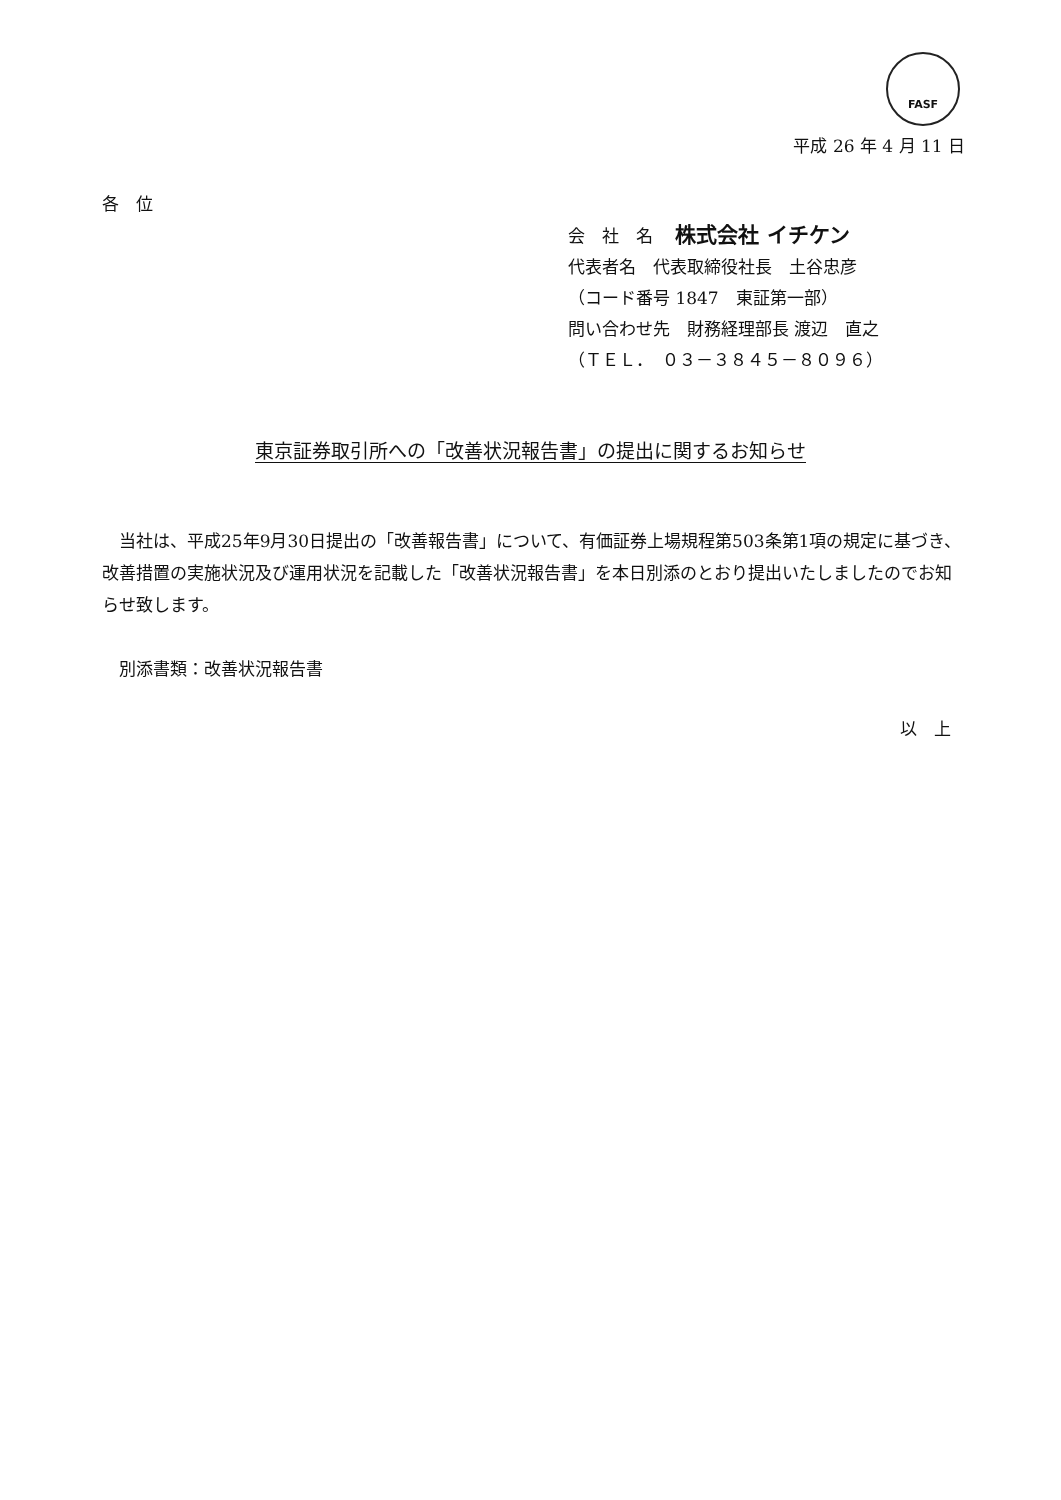FASF
平成 26 年 4 月 11 日
各　位
会　社　名　 株式会社 イチケン
代表者名　代表取締役社長　土谷忠彦
（コード番号 1847　東証第一部）
問い合わせ先　財務経理部長 渡辺　直之
（ＴＥＬ．　０３－３８４５－８０９６）
東京証券取引所への「改善状況報告書」の提出に関するお知らせ
　当社は、平成25年9月30日提出の「改善報告書」について、有価証券上場規程第503条第1項の規定に基づき、改善措置の実施状況及び運用状況を記載した「改善状況報告書」を本日別添のとおり提出いたしましたのでお知らせ致します。
　別添書類：改善状況報告書
以　上